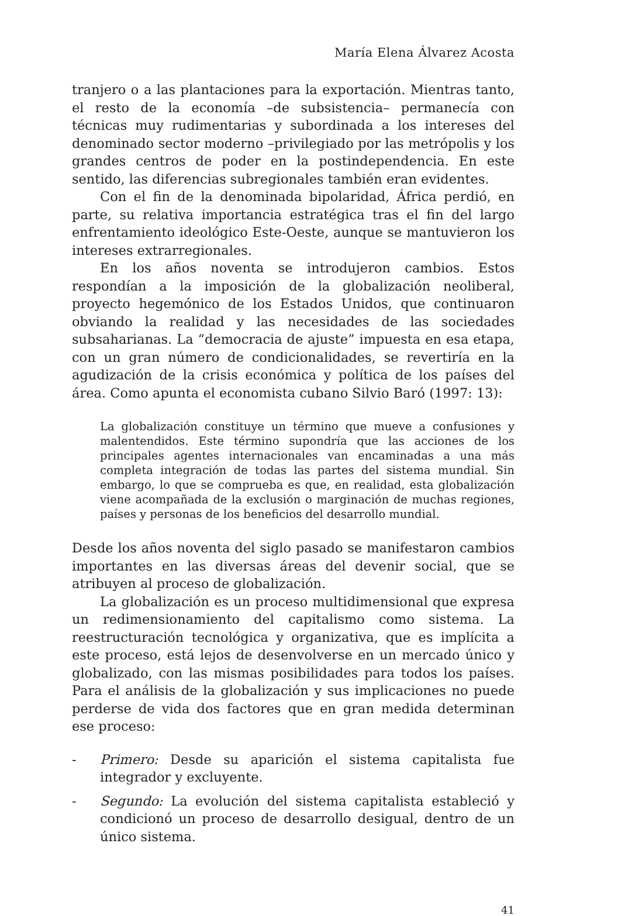María Elena Álvarez Acosta
tranjero o a las plantaciones para la exportación. Mientras tanto, el resto de la economía –de subsistencia– permanecía con técnicas muy rudimentarias y subordinada a los intereses del denominado sector moderno –privilegiado por las metrópolis y los grandes centros de poder en la postindependencia. En este sentido, las diferencias subregionales también eran evidentes.
Con el fin de la denominada bipolaridad, África perdió, en parte, su relativa importancia estratégica tras el fin del largo enfrentamiento ideológico Este-Oeste, aunque se mantuvieron los intereses extrarregionales.
En los años noventa se introdujeron cambios. Estos respondían a la imposición de la globalización neoliberal, proyecto hegemónico de los Estados Unidos, que continuaron obviando la realidad y las necesidades de las sociedades subsaharianas. La “democracia de ajuste” impuesta en esa etapa, con un gran número de condicionalidades, se revertiría en la agudización de la crisis económica y política de los países del área. Como apunta el economista cubano Silvio Baró (1997: 13):
La globalización constituye un término que mueve a confusiones y malentendidos. Este término supondría que las acciones de los principales agentes internacionales van encaminadas a una más completa integración de todas las partes del sistema mundial. Sin embargo, lo que se comprueba es que, en realidad, esta globalización viene acompañada de la exclusión o marginación de muchas regiones, países y personas de los beneficios del desarrollo mundial.
Desde los años noventa del siglo pasado se manifestaron cambios importantes en las diversas áreas del devenir social, que se atribuyen al proceso de globalización.
La globalización es un proceso multidimensional que expresa un redimensionamiento del capitalismo como sistema. La reestructuración tecnológica y organizativa, que es implícita a este proceso, está lejos de desenvolverse en un mercado único y globalizado, con las mismas posibilidades para todos los países. Para el análisis de la globalización y sus implicaciones no puede perderse de vida dos factores que en gran medida determinan ese proceso:
- Primero: Desde su aparición el sistema capitalista fue integrador y excluyente.
- Segundo: La evolución del sistema capitalista estableció y condicionó un proceso de desarrollo desigual, dentro de un único sistema.
41